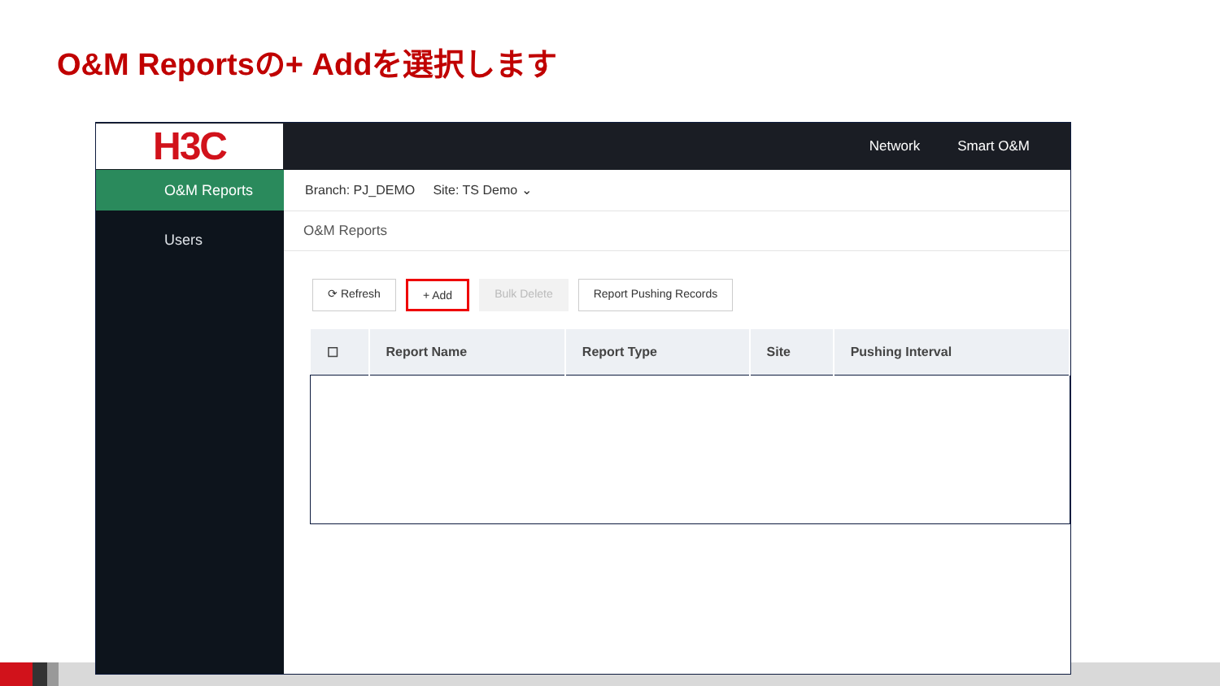O&M Reportsの+ Addを選択します
H3C
Network Smart O&M
O&M Reports
Users
Branch: PJ_DEMO Site: TS Demo ⌄
O&M Reports
⟳ Refresh + Add Bulk Delete Report Pushing Records
| ☐ | Report Name | Report Type | Site | Pushing Interval |
| --- | --- | --- | --- | --- |